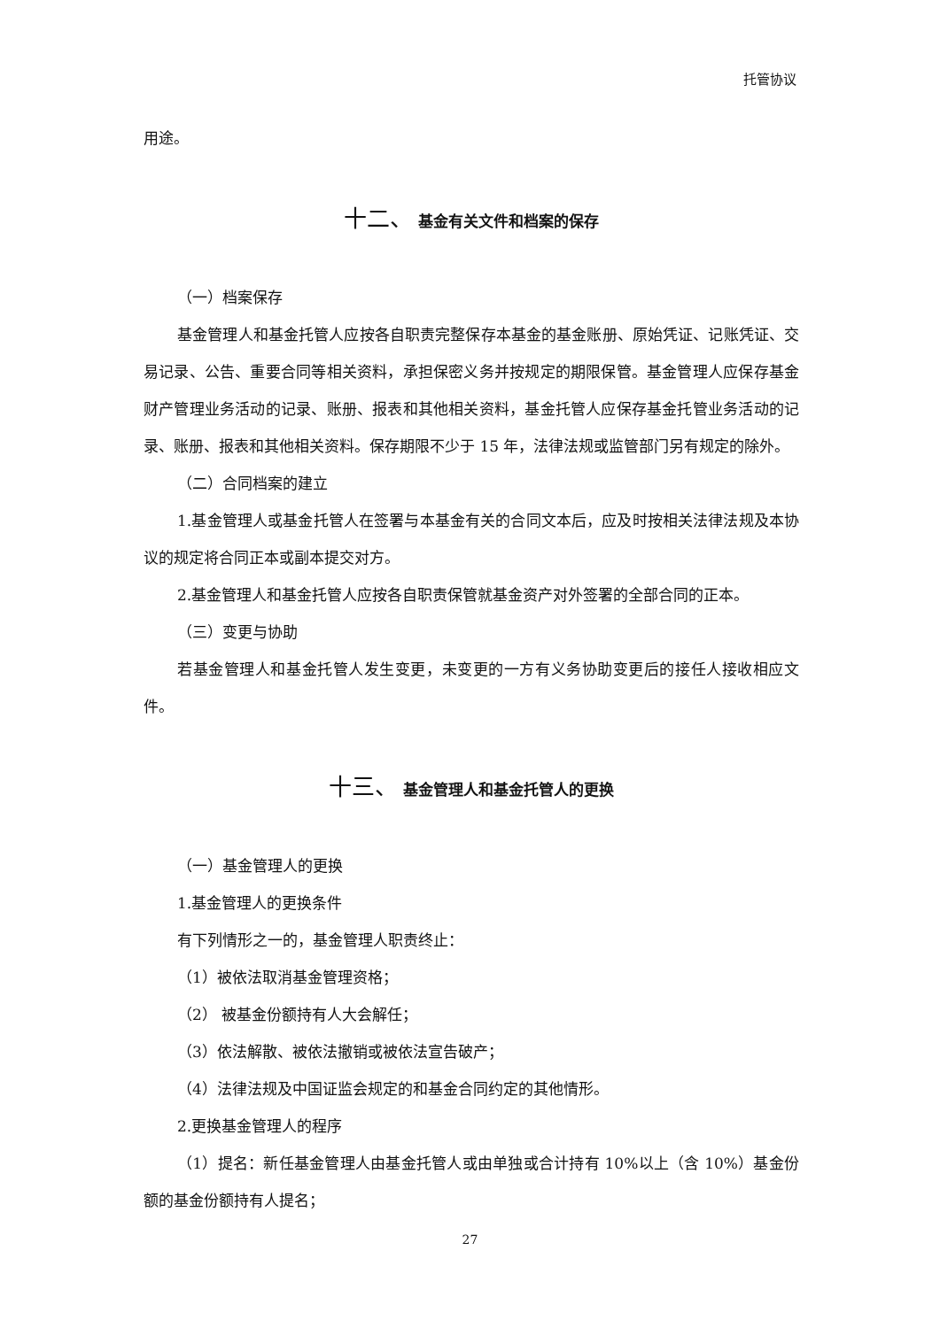托管协议
用途。
十二、 基金有关文件和档案的保存
（一）档案保存
基金管理人和基金托管人应按各自职责完整保存本基金的基金账册、原始凭证、记账凭证、交易记录、公告、重要合同等相关资料，承担保密义务并按规定的期限保管。基金管理人应保存基金财产管理业务活动的记录、账册、报表和其他相关资料，基金托管人应保存基金托管业务活动的记录、账册、报表和其他相关资料。保存期限不少于 15 年，法律法规或监管部门另有规定的除外。
（二）合同档案的建立
1.基金管理人或基金托管人在签署与本基金有关的合同文本后，应及时按相关法律法规及本协议的规定将合同正本或副本提交对方。
2.基金管理人和基金托管人应按各自职责保管就基金资产对外签署的全部合同的正本。
（三）变更与协助
若基金管理人和基金托管人发生变更，未变更的一方有义务协助变更后的接任人接收相应文件。
十三、 基金管理人和基金托管人的更换
（一）基金管理人的更换
1.基金管理人的更换条件
有下列情形之一的，基金管理人职责终止：
（1）被依法取消基金管理资格；
（2） 被基金份额持有人大会解任；
（3）依法解散、被依法撤销或被依法宣告破产；
（4）法律法规及中国证监会规定的和基金合同约定的其他情形。
2.更换基金管理人的程序
（1）提名：新任基金管理人由基金托管人或由单独或合计持有 10%以上（含 10%）基金份额的基金份额持有人提名；
27